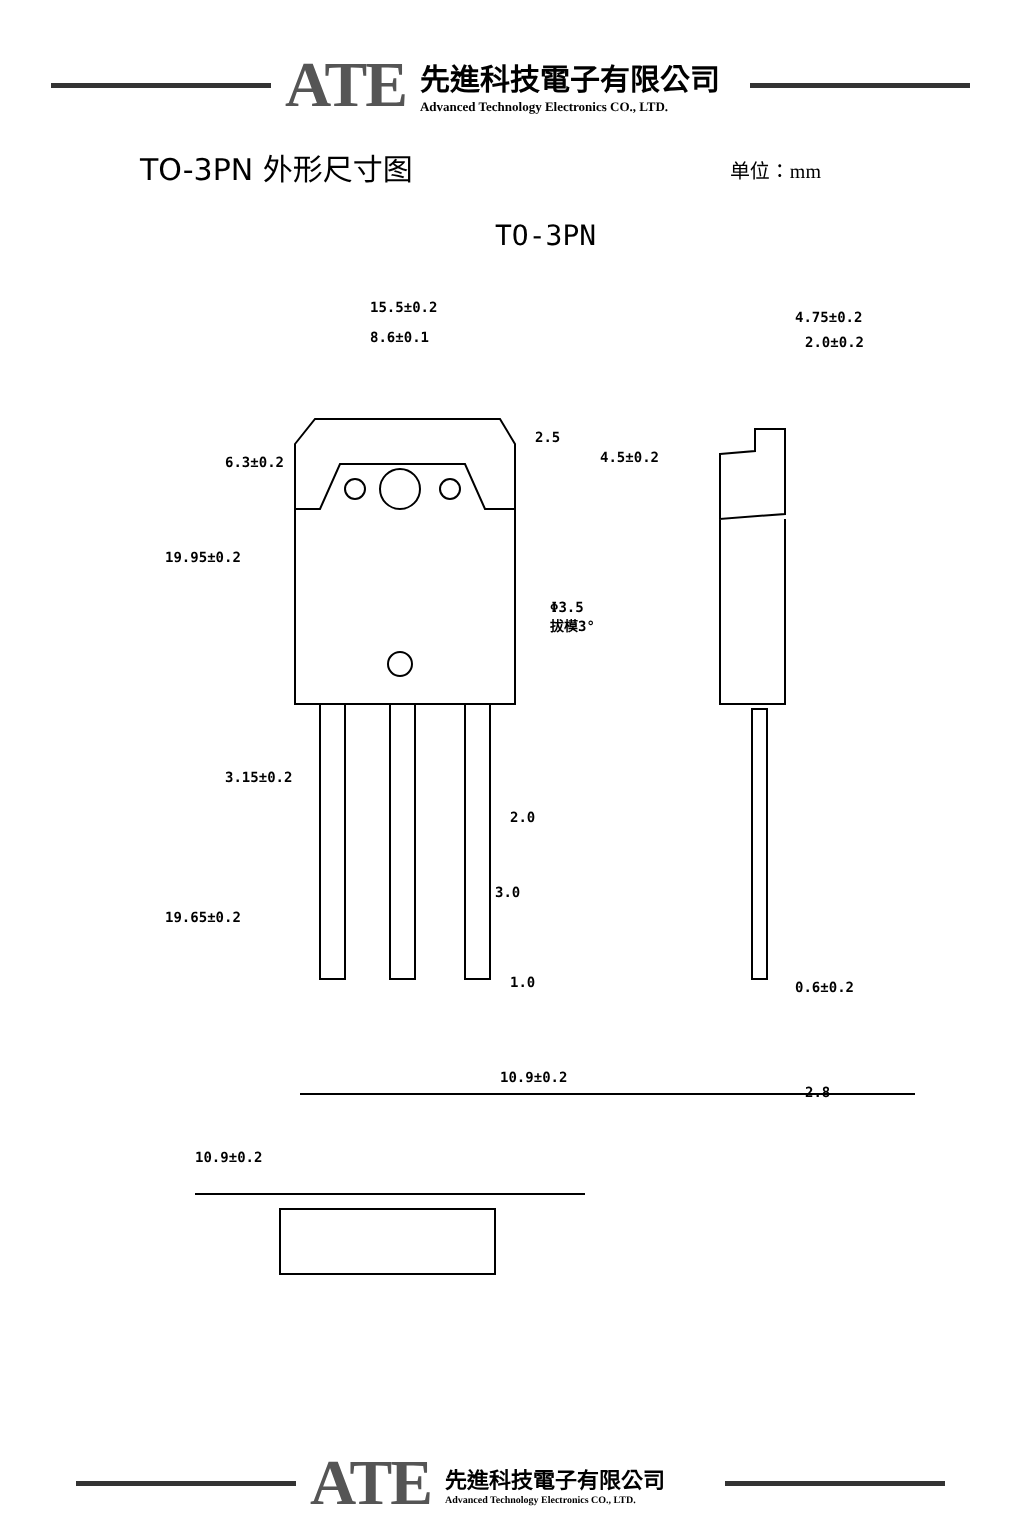ATE
先進科技電子有限公司
Advanced Technology Electronics CO., LTD.
TO-3PN 外形尺寸图
单位：mm
TO-3PN
15.5±0.2
8.6±0.1
2.5
4.5±0.2
6.3±0.2
19.95±0.2
Φ3.5
拔模3°
4.75±0.2
2.0±0.2
3.15±0.2
2.0
3.0
19.65±0.2
1.0 0.6±0.2
10.9±0.2
2.8
10.9±0.2
ATE
先進科技電子有限公司
Advanced Technology Electronics CO., LTD.